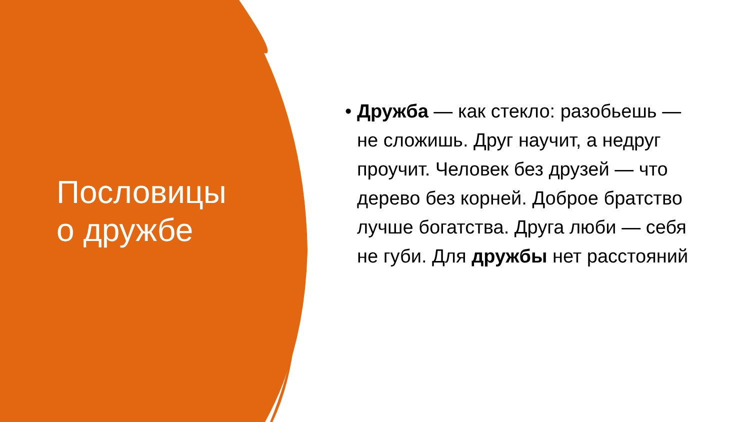Пословицы
о дружбе
• Дружба — как стекло: разобьешь — не сложишь. Друг научит, а недруг проучит. Человек без друзей — что дерево без корней. Доброе братство лучше богатства. Друга люби — себя не губи. Для дружбы нет расстояний